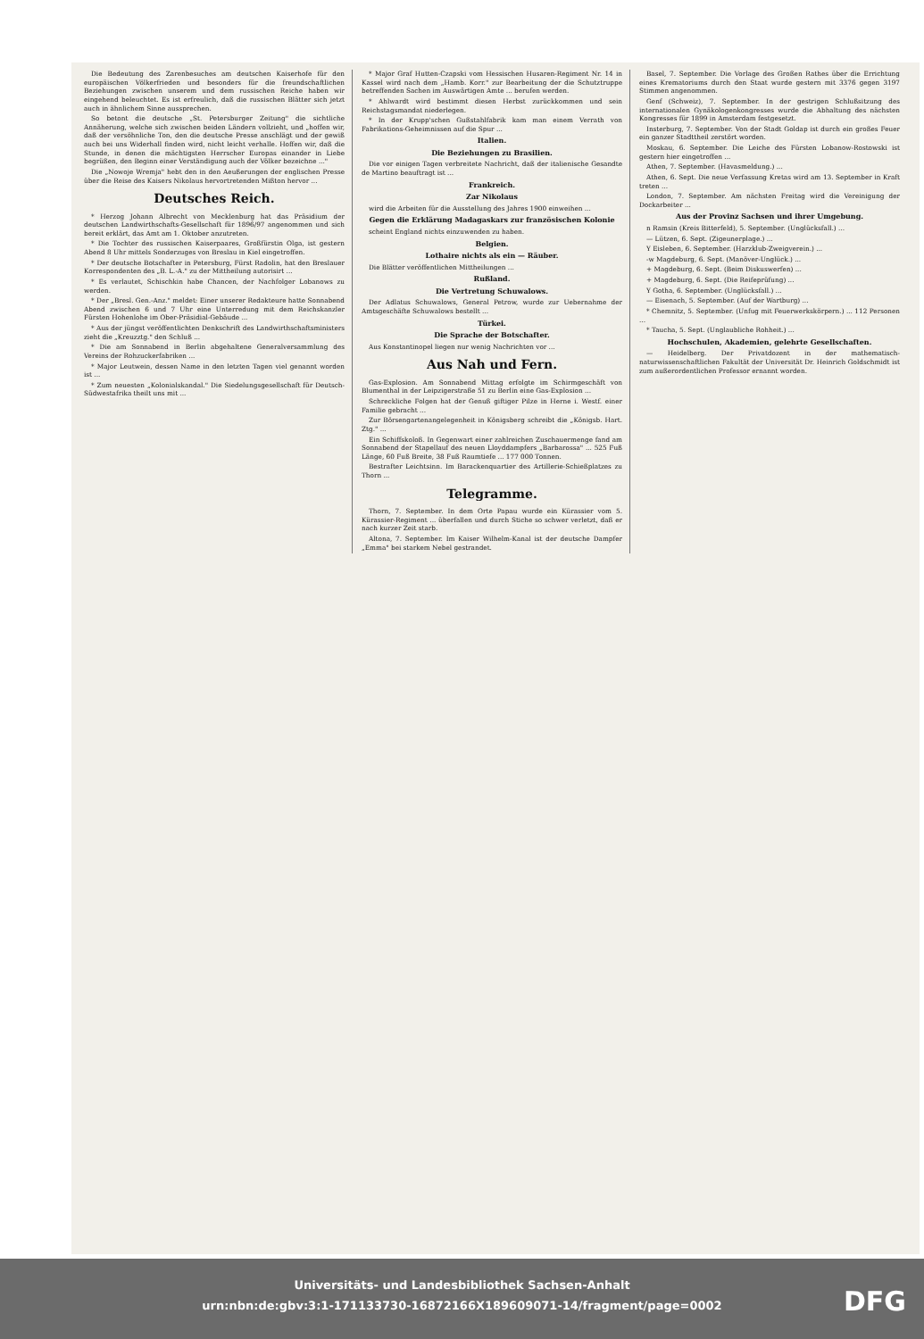Die Bedeutung des Zarenbesuches am deutschen Kaiserhofe für den europäischen Völkerfrieden und besonders für die freundschaftlichen Beziehungen zwischen unserem und dem russischen Reiche haben wir eingehend beleuchtet. Es ist erfreulich, daß die russischen Blätter sich jetzt auch in ähnlichem Sinne aussprechen.
So betont die deutsche „St. Petersburger Zeitung" die sichtliche Annäherung, welche sich zwischen beiden Ländern vollzieht, und „hoffen wir, daß der versöhnliche Ton, den die deutsche Presse anschlägt und der gewiß auch bei uns Widerhall finden wird, nicht leicht verhalle. Hoffen wir, daß die Stunde, in denen die mächtigsten Herrscher Europas einander in Liebe begrüßen, den Beginn einer Verständigung auch der Völker bezeichne ..."
Die „Nowoje Wremja" hebt den in den Aeußerungen der englischen Presse über die Reise des Kaisers Nikolaus hervortretenden Mißton hervor ...
Deutsches Reich.
* Herzog Johann Albrecht von Mecklenburg hat das Präsidium der deutschen Landwirthschafts-Gesellschaft für 1896/97 angenommen und sich bereit erklärt, das Amt am 1. Oktober anzutreten.
* Die Tochter des russischen Kaiserpaares, Großfürstin Olga, ist gestern Abend 8 Uhr mittels Sonderzuges von Breslau in Kiel eingetroffen.
* Der deutsche Botschafter in Petersburg, Fürst Radolin, hat den Breslauer Korrespondenten des „B. L.-A." zu der Mittheilung autorisirt ...
* Es verlautet, Schischkin habe Chancen, der Nachfolger Lobanows zu werden.
* Der „Bresl. Gen.-Anz." meldet: Einer unserer Redakteure hatte Sonnabend Abend zwischen 6 und 7 Uhr eine Unterredung mit dem Reichskanzler Fürsten Hohenlohe im Ober-Präsidial-Gebäude ...
* Aus der jüngst veröffentlichten Denkschrift des Landwirthschaftsministers zieht die „Kreuzztg." den Schluß ...
* Die am Sonnabend in Berlin abgehaltene Generalversammlung des Vereins der Rohzuckerfabriken ...
* Major Leutwein, dessen Name in den letzten Tagen viel genannt worden ist ...
* Zum neuesten „Kolonialskandal." Die Siedelungsgesellschaft für Deutsch-Südwestafrika theilt uns mit ...
* Major Graf Hutten-Czapski vom Hessischen Husaren-Regiment Nr. 14 in Kassel wird nach dem „Hamb. Korr." zur Bearbeitung der die Schutztruppe betreffenden Sachen im Auswärtigen Amte ... berufen werden.
* Ahlwardt wird bestimmt diesen Herbst zurückkommen und sein Reichstagsmandat niederlegen.
* In der Krupp'schen Gußstahlfabrik kam man einem Verrath von Fabrikations-Geheimnissen auf die Spur ...
Italien.
Die Beziehungen zu Brasilien.
Die vor einigen Tagen verbreitete Nachricht, daß der italienische Gesandte de Martino beauftragt ist ...
Frankreich.
Zar Nikolaus
wird die Arbeiten für die Ausstellung des Jahres 1900 einweihen ...
Gegen die Erklärung Madagaskars zur französischen Kolonie
scheint England nichts einzuwenden zu haben.
Belgien.
Lothaire nichts als ein — Räuber.
Die Blätter veröffentlichen Mittheilungen ...
Rußland.
Die Vertretung Schuwalows.
Der Adlatus Schuwalows, General Petrow, wurde zur Uebernahme der Amtsgeschäfte Schuwalows bestellt ...
Türkei.
Die Sprache der Botschafter.
Aus Konstantinopel liegen nur wenig Nachrichten vor ...
Aus Nah und Fern.
Gas-Explosion. Am Sonnabend Mittag erfolgte im Schirmgeschäft von Blumenthal in der Leipzigerstraße 51 zu Berlin eine Gas-Explosion ...
Schreckliche Folgen hat der Genuß giftiger Pilze in Herne i. Westf. einer Familie gebracht ...
Zur Börsengartenangelegenheit in Königsberg schreibt die „Königsb. Hart. Ztg." ...
Ein Schiffskoloß. In Gegenwart einer zahlreichen Zuschauermenge fand am Sonnabend der Stapellauf des neuen Lloyddampfers „Barbarossa" ... 525 Fuß Länge, 60 Fuß Breite, 38 Fuß Raumtiefe ... 177 000 Tonnen.
Bestrafter Leichtsinn. Im Barackenquartier des Artillerie-Schießplatzes zu Thorn ...
Telegramme.
Thorn, 7. September. In dem Orte Papau wurde ein Kürassier vom 5. Kürassier-Regiment ... überfallen und durch Stiche so schwer verletzt, daß er nach kurzer Zeit starb.
Altona, 7. September. Im Kaiser Wilhelm-Kanal ist der deutsche Dampfer „Emma" bei starkem Nebel gestrandet.
Basel, 7. September. Die Vorlage des Großen Rathes über die Errichtung eines Krematoriums durch den Staat wurde gestern mit 3376 gegen 3197 Stimmen angenommen.
Genf (Schweiz), 7. September. In der gestrigen Schlußsitzung des internationalen Gynäkologenkongresses wurde die Abhaltung des nächsten Kongresses für 1899 in Amsterdam festgesetzt.
Insterburg, 7. September. Von der Stadt Goldap ist durch ein großes Feuer ein ganzer Stadttheil zerstört worden.
Moskau, 6. September. Die Leiche des Fürsten Lobanow-Rostowski ist gestern hier eingetroffen ...
Athen, 7. September. (Havasmeldung.) ...
Athen, 6. Sept. Die neue Verfassung Kretas wird am 13. September in Kraft treten ...
London, 7. September. Am nächsten Freitag wird die Vereinigung der Dockarbeiter ...
Aus der Provinz Sachsen und ihrer Umgebung.
n Ramsin (Kreis Bitterfeld), 5. September. (Unglücksfall.) ...
— Lützen, 6. Sept. (Zigeunerplage.) ...
Y Eisleben, 6. September. (Harzklub-Zweigverein.) ...
-w Magdeburg, 6. Sept. (Manöver-Unglück.) ...
+ Magdeburg, 6. Sept. (Beim Diskuswerfen) ...
+ Magdeburg, 6. Sept. (Die Reifeprüfung) ...
Y Gotha, 6. September. (Unglücksfall.) ...
— Eisenach, 5. September. (Auf der Wartburg) ...
* Chemnitz, 5. September. (Unfug mit Feuerwerkskörpern.) ... 112 Personen ...
* Taucha, 5. Sept. (Unglaubliche Rohheit.) ...
Hochschulen, Akademien, gelehrte Gesellschaften.
— Heidelberg. Der Privatdozent in der mathematisch-naturwissenschaftlichen Fakultät der Universität Dr. Heinrich Goldschmidt ist zum außerordentlichen Professor ernannt worden.
Universitäts- und Landesbibliothek Sachsen-Anhalt
urn:nbn:de:gbv:3:1-171133730-16872166X189609071-14/fragment/page=0002
DFG